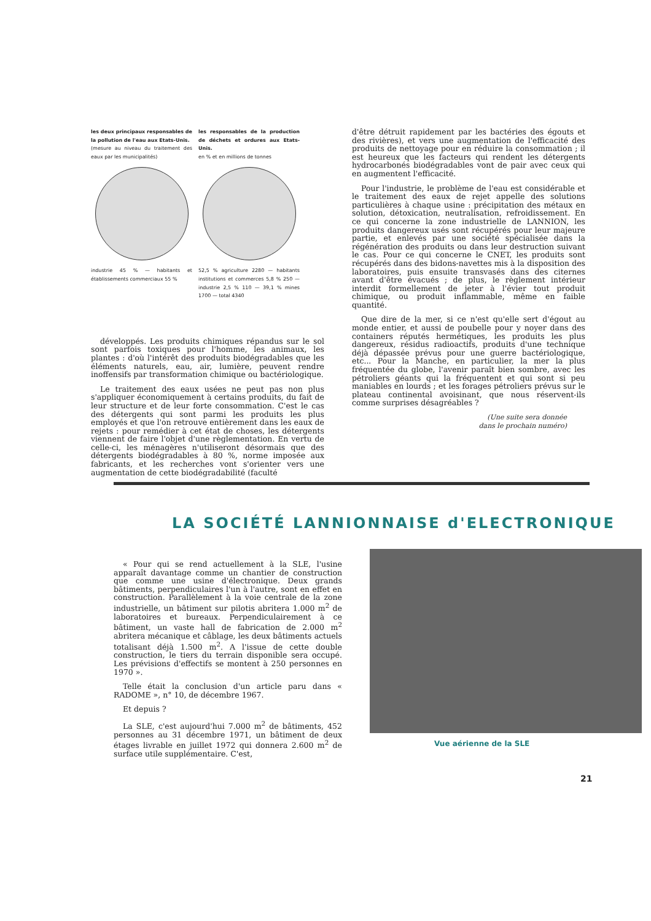les deux principaux responsables de la pollution de l'eau aux Etats-Unis.
(mesure au niveau du traitement des eaux par les municipalités)
industrie 45 % — habitants et établissements commerciaux 55 %
les responsables de la production de déchets et ordures aux Etats-Unis.
en % et en millions de tonnes
52,5 % agriculture 2280 — habitants institutions et commerces 5,8 % 250 — industrie 2,5 % 110 — 39,1 % mines 1700 — total 4340
développés. Les produits chimiques répandus sur le sol sont parfois toxiques pour l'homme, les animaux, les plantes : d'où l'intérêt des produits biodégradables que les éléments naturels, eau, air, lumière, peuvent rendre inoffensifs par transformation chimique ou bactériologique.
Le traitement des eaux usées ne peut pas non plus s'appliquer économiquement à certains produits, du fait de leur structure et de leur forte consommation. C'est le cas des détergents qui sont parmi les produits les plus employés et que l'on retrouve entièrement dans les eaux de rejets : pour remédier à cet état de choses, les détergents viennent de faire l'objet d'une règlementation. En vertu de celle-ci, les ménagères n'utiliseront désormais que des détergents biodégradables à 80 %, norme imposée aux fabricants, et les recherches vont s'orienter vers une augmentation de cette biodégradabilité (faculté
d'être détruit rapidement par les bactéries des égouts et des rivières), et vers une augmentation de l'efficacité des produits de nettoyage pour en réduire la consommation ; il est heureux que les facteurs qui rendent les détergents hydrocarbonés biodégradables vont de pair avec ceux qui en augmentent l'efficacité.
Pour l'industrie, le problème de l'eau est considérable et le traitement des eaux de rejet appelle des solutions particulières à chaque usine : précipitation des métaux en solution, détoxication, neutralisation, refroidissement. En ce qui concerne la zone industrielle de LANNION, les produits dangereux usés sont récupérés pour leur majeure partie, et enlevés par une société spécialisée dans la régénération des produits ou dans leur destruction suivant le cas. Pour ce qui concerne le CNET, les produits sont récupérés dans des bidons-navettes mis à la disposition des laboratoires, puis ensuite transvasés dans des citernes avant d'être évacués ; de plus, le règlement intérieur interdit formellement de jeter à l'évier tout produit chimique, ou produit inflammable, même en faible quantité.
Que dire de la mer, si ce n'est qu'elle sert d'égout au monde entier, et aussi de poubelle pour y noyer dans des containers réputés hermétiques, les produits les plus dangereux, résidus radioactifs, produits d'une technique déjà dépassée prévus pour une guerre bactériologique, etc... Pour la Manche, en particulier, la mer la plus fréquentée du globe, l'avenir paraît bien sombre, avec les pétroliers géants qui la fréquentent et qui sont si peu maniables en lourds ; et les forages pétroliers prévus sur le plateau continental avoisinant, que nous réservent-ils comme surprises désagréables ?
(Une suite sera donnée
dans le prochain numéro)
LA SOCIÉTÉ LANNIONNAISE d'ELECTRONIQUE
« Pour qui se rend actuellement à la SLE, l'usine apparaît davantage comme un chantier de construction que comme une usine d'électronique. Deux grands bâtiments, perpendiculaires l'un à l'autre, sont en effet en construction. Parallèlement à la voie centrale de la zone industrielle, un bâtiment sur pilotis abritera 1.000 m<sup>2</sup> de laboratoires et bureaux. Perpendiculairement à ce bâtiment, un vaste hall de fabrication de 2.000 m<sup>2</sup> abritera mécanique et câblage, les deux bâtiments actuels totalisant déjà 1.500 m<sup>2</sup>. A l'issue de cette double construction, le tiers du terrain disponible sera occupé. Les prévisions d'effectifs se montent à 250 personnes en 1970 ».
Telle était la conclusion d'un article paru dans « RADOME », n° 10, de décembre 1967.
Et depuis ?
La SLE, c'est aujourd'hui 7.000 m<sup>2</sup> de bâtiments, 452 personnes au 31 décembre 1971, un bâtiment de deux étages livrable en juillet 1972 qui donnera 2.600 m<sup>2</sup> de surface utile supplémentaire. C'est,
Vue aérienne de la SLE
21